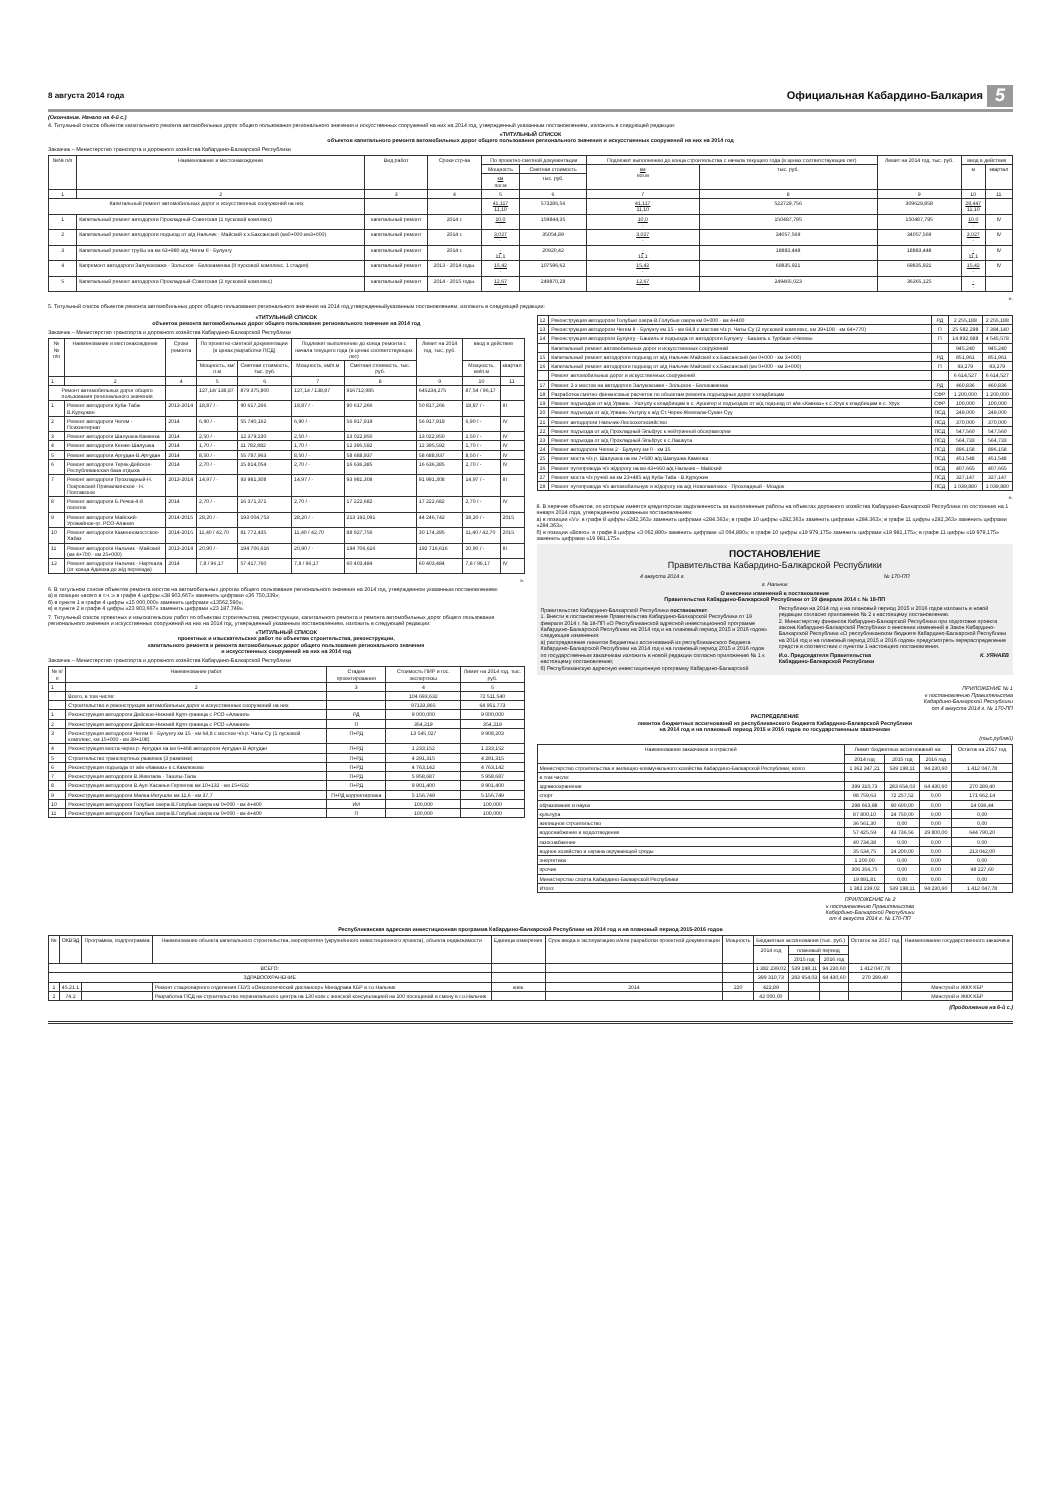8 августа 2014 года Официальная Кабардино-Балкария 5
(Окончание. Начало на 4-й с.)
4. Титульный список объектов капитального ремонта автомобильных дорог общего пользования регионального значения и искусственных сооружений на них на 2014 год, утвержденный указанным постановлением, изложить в следующей редакции:
«ТИТУЛЬНЫЙ СПИСОК
объектов капитального ремонта автомобильных дорог общего пользования регионального значения и искусственных сооружений на них на 2014 год
Заказчик – Министерство транспорта и дорожного хозяйства Кабардино-Балкарской Республики
| №№ п/п | Наименование и местонахождение | Вид работ | Сроки стр-ва | По проектно-сметной документации | | Подлежит выполнению до конца строительства с начала текущего года (в ценах соответствующих лет) | | Лимит на 2014 год, тыс. руб. | ввод в действие | |
| --- | --- | --- | --- | --- | --- | --- | --- | --- | --- | --- |
| | | | | Мощность | Сметная стоимость | км пог.м | тыс. руб. | | м | квартал |
| | | | | км пог.м | тыс. руб. | | | | | |
| 1 | 2 | 3 | 4 | 5 | 6 | 7 | 8 | 9 | 10 | 11 |
| Капитальный ремонт автомобильных дорог и искусственных сооружений на них | | | | 41,117 11,10 | 573286,56 | 41,117 11,10 | 522729,756 | 309629,858 | 28,447 11,10 | |
| 1 | Капитальный ремонт автодороги Прохладный-Советская (1 пусковой комплекс) | капитальный ремонт | 2014 г. | 10,0 - | 159844,35 | 10,0 - | 150487,795 | 150487,795 | 10,0 - | IV |
| 2 | Капитальный ремонт автодороги подъезд от а/д Нальчик - Майский к х.Баксанский (км0+000-км3+000) | капитальный ремонт | 2014 г. | 3,027 - | 35054,89 | 3,027 - | 34057,569 | 34057,569 | 3,027 - | IV |
| 3 | Капитальный ремонт трубы на км 63+980 а/д Чегем II - Булунгу | капитальный ремонт | 2014 г. | - 11,1 | 20920,42 | - 11,1 | 18883,448 | 18883,448 | - 11,1 | IV |
| 4 | Капремонт автодороги Залукокоаже - Зольское - Белокаменка (II пусковой комплекс, 1 стадия) | капитальный ремонт | 2013 - 2014 годы. | 15,42 - | 107596,62 | 15,42 - | 69835,921 | 69835,921 | 15,42 - | IV |
| 5 | Капитальный ремонт автодороги Прохладный-Советская (2 пусковой комплекс) | капитальный ремонт | 2014 - 2015 годы. | 12,67 - | 249870,28 | 12,67 - | 249465,023 | 36365,125 | - - | |
».
5. Титульный список объектов ремонта автомобильных дорог общего пользования регионального значения на 2014 год,утвержденныйуказанным постановлением, изложить в следующей редакции:
«ТИТУЛЬНЫЙ СПИСОК
объектов ремонта автомобильных дорог общего пользования регионального значения на 2014 год
Заказчик – Министерство транспорта и дорожного хозяйства Кабардино-Балкарской Республики
| № № п/п | Наименование и местонахождение | Сроки ремонта | По проектно-сметной документации (в ценах разработки ПСД) | | Подлежит выполнению до конца ремонта с начала текущего года (в ценах соответствующих лет) | | Лимит на 2014 год, тыс. руб. | ввод в действие | |
| --- | --- | --- | --- | --- | --- | --- | --- | --- | --- |
| | | | Мощность, км/п.м | Сметная стоимость, тыс. руб. | Мощность, км/п.м | Сметная стоимость, тыс. руб. | | Мощность, км/п.м | квартал |
| 1 | 2 | 4 | 5 | 6 | 7 | 8 | 9 | 10 | 11 |
| Ремонт автомобильных дорог общего пользования регионального значения | | | 127,14/ 138,87 | 879 375,800 | 127,14 / 138,87 | 916712,985 | 645234,275 | 87,54 / 96,17 | |
| 1 | Ремонт автодороги Куба-Таба-В.Куркужин | 2013-2014 | 18,87 / - | 90 617,266 | 18,87 / - | 90 617,266 | 50 817,266 | 18,87 / - | III |
| 2 | Ремонт автодороги Чегем - Психинтернат | 2014 | 6,90 / - | 55 740,162 | 6,90 / - | 56 917,919 | 56 917,919 | 6,90 / - | IV |
| 3 | Ремонт автодороги Шалушка-Каменка | 2014 | 2,50 / - | 12 379,230 | 2,50 / - | 13 022,950 | 13 022,950 | 2,50 / - | IV |
| 4 | Ремонт автодороги Кенже-Шалушка | 2014 | 1,70 / - | 11 782,882 | 1,70 / - | 12 395,592 | 12 395,592 | 1,70 / - | IV |
| 5 | Ремонт автодороги Аргудан-В.Аргудан | 2014 | 8,50 / - | 55 787,963 | 8,50 / - | 58 688,937 | 58 688,937 | 8,50 / - | IV |
| 6 | Ремонт автодороги Терек-Дейское-Республиканская база отдыха | 2014 | 2,70 / - | 15 814,054 | 2,70 / - | 16 636,385 | 16 636,385 | 2,70 / - | IV |
| 7 | Ремонт автодороги Прохладный-Н. Покровский-Прималкинское - Н. Полтавское | 2013-2014 | 14,97 / - | 93 981,308 | 14,97 / - | 93 981,308 | 91 991,308 | 14,97 / - | III |
| 8 | Ремонт автодороги Б.Речка-4-й поселок | 2014 | 2,70 / - | 16 371,371 | 2,70 / - | 17 222,682 | 17 222,682 | 2,70 / - | IV |
| 9 | Ремонт автодороги Майский-Урожайное-гр. РСО-Алания | 2014-2015 | 28,20 / - | 193 004,753 | 28,20 / - | 213 192,091 | 44 246,742 | 28,20 / - | 2015 |
| 10 | Ремонт автодороги Каменномостское-Хабаз | 2014-2015 | 11,40 / 42,70 | 81 772,435 | 11,40 / 42,70 | 88 927,756 | 30 174,395 | 11,40 / 42,70 | 2015 |
| 11 | Ремонт автодороги Нальчик - Майский (км 4+700 - км 25+000) | 2013-2014 | 20,90 / - | 194 706,616 | 20,90 / - | 194 706,616 | 192 716,616 | 20,90 / - | III |
| 12 | Ремонт автодороги Нальчик - Нарткала (от конца Адиюха до ж/д переезда) | 2014 | 7,8 / 96,17 | 57 417,760 | 7,8 / 96,17 | 60 403,484 | 60 403,484 | 7,8 / 96,17 | IV |
».
6. В титульном списке объектов ремонта мостов на автомобильных дорогах общего пользования регионального значения на 2014 год, утвержденном указанным постановлением:
а) в позиции «всего в т.ч.:» в графе 4 цифры «38 903,667» заменить цифрами «36 750,339»;
б) в пункте 1 в графе 4 цифры «15 000,000» заменить цифрами «13562,590»;
в) в пункте 2 в графе 4 цифры «23 903,667» заменить цифрами «23 187,749».
7. Титульный список проектных и изыскательских работ по объектам строительства, реконструкции, капитального ремонта и ремонта автомобильных дорог общего пользования регионального значения и искусственных сооружений на них на 2014 год, утвержденный указанным постановлением, изложить в следующей редакции:
«ТИТУЛЬНЫЙ СПИСОК
проектных и изыскательских работ по объектам строительства, реконструкции,
капитального ремонта и ремонта автомобильных дорог общего пользования регионального значения
и искусственных сооружений на них на 2014 год
Заказчик – Министерство транспорта и дорожного хозяйства Кабардино-Балкарской Республики
| № п/п | Наименование работ | Стадия проектирования | Стоимость ПИР и гос. экспертизы | Лимит на 2014 год, тыс. руб. |
| --- | --- | --- | --- | --- |
| 1 | 2 | 3 | 4 | 5 |
| | Всего, в том числе: | | 104 693,632 | 72 511,540 |
| | Строительство и реконструкция автомобильных дорог и искусственных сооружений на них | | 97133,865 | 64 951,773 |
| 1 | Реконструкция автодороги Дейское-Нижний Курп-граница с РСО «Алания» | РД | 9 000,000 | 9 000,000 |
| 2 | Реконструкция автодороги Дейское-Нижний Курп-граница с РСО «Алания» | П | 354,219 | 354,219 |
| 3 | Реконструкция автодороги Чегем II - Булунгу км 15 - км 64,8 с мостом ч/з р. Чаты-Су (1 пусковой комплекс, км 15+000 - км 39+108) | П+РД | 13 545,027 | 9 908,203 |
| 4 | Реконструкция моста через р. Аргудан на км 6+468 автодороги Аргудан-В.Аргудан | П+РД | 1 233,152 | 1 233,152 |
| 5 | Строительство транспортных развязок (3 развязки) | П+РД | 4 291,315 | 4 291,315 |
| 6 | Реконструкция подъезда от а/м «Кавказ» к с.Камлюково | П+РД | 4 763,142 | 4 763,142 |
| 7 | Реконструкция автодороги В.Жемтала - Ташлы-Тала | П+РД | 5 958,687 | 5 958,687 |
| 8 | Реконструкция автодороги В.Аул-Хасанья-Герпегеж км 10+132 - км 15+632 | П+РД | 9 901,400 | 9 901,400 |
| 9 | Реконструкция автодороги Малка-Ингушли км 11,6 - км 37,7 | П+РД корректировка | 5 156,749 | 5 156,749 |
| 10 | Реконструкция автодороги Голубые озера-В.Голубые озера км 0+000 - км 4+400 | ИИ | 100,000 | 100,000 |
| 11 | Реконструкция автодороги Голубые озера-В.Голубые озера км 0+000 - км 4+400 | П | 100,000 | 100,000 |
| 12 | Реконструкция автодороги Голубые озера-В.Голубые озера км 0+000 - км 4+400 | РД | 2 255,188 | 2 255,188 |
| 13 | Реконструкция автодороги Чегем II - Булунгу км 15 - км 64,8 с мостом ч/з р. Чаты-Су (2 пусковой комплекс, км 39+108 - км 64+770) | П | 25 582,298 | 7 384,140 |
| 14 | Реконструкция автодороги Булунгу - Башиль и подъезда от автодороги Булунгу - Башиль к Турбазе «Чегем» | П | 14 892,688 | 4 545,578 |
| | Капитальный ремонт автомобильных дорог и искусственных сооружений | | 945,240 | 945,240 |
| 15 | Капитальный ремонт автодороги подъезд от а/д Нальчик-Майский к х.Баксанский (км 0+000 - км 3+000) | РД | 851,961 | 851,961 |
| 16 | Капитальный ремонт автодороги подъезд от а/д Нальчик-Майский к х.Баксанский (км 0+000 - км 3+000) | П | 93,279 | 93,279 |
| | Ремонт автомобильных дорог и искусственных сооружений | | 6 614,527 | 6 614,527 |
| 17 | Ремонт 2-х мостов на автодороге Залукокоаже - Зольское - Белокаменка | РД | 460,836 | 460,836 |
| 18 | Разработка сметно-финансовых расчетов по объектам ремонта подъездных дорог к кладбищам | СФР | 1 200,000 | 1 200,000 |
| 19 | Ремонт подъездов от а/д Урвань - Уштулу к кладбищам в с. Аушигер и подъездов от а/д подъезд от а/м «Кавказ» к с.Урух к кладбищам в с. Урух | СФР | 100,000 | 100,000 |
| 20 | Ремонт подъезда от а/д Урвань-Уштулу к а/д Ст.Черек-Жемтала-Сукан-Суу | ПСД | 249,000 | 249,000 |
| 21 | Ремонт автодороги Нальчик-Лесоохотхозяйство | ПСД | 370,000 | 370,000 |
| 22 | Ремонт подъезда от а/д Прохладный-Эльбрус к нейтринной обсерватории | ПСД | 547,560 | 547,560 |
| 23 | Ремонт подъезда от а/д Прохладный-Эльбрус к с.Лашкута | ПСД | 564,733 | 564,733 |
| 24 | Ремонт автодороги Чегем 2 - Булунгу км 0 - км 15 | ПСД | 896,158 | 896,158 |
| 25 | Ремонт моста ч/з р. Шалушка на км 7+580 а/д Шалушка-Каменка | ПСД | 451,548 | 451,548 |
| 26 | Ремонт путепровода ч/з ж/дорогу на км 43+660 а/д Нальчик – Майский | ПСД | 407,665 | 407,665 |
| 27 | Ремонт моста ч/з ручей на км 23+485 а/д Куба-Таба - В.Куркужин | ПСД | 327,147 | 327,147 |
| 28 | Ремонт путепровода ч/з автомобильную и ж/дорогу на а/д Новопавловск - Прохладный - Моздок | ПСД | 1 039,880 | 1 039,880 |
».
8. В перечне объектов, по которым имеется кредиторская задолженность за выполненные работы на объектах дорожного хозяйства Кабардино-Балкарской Республики по состоянию на 1 января 2014 года, утвержденном указанным постановлением:
а) в позиции «V»: в графе 8 цифры «282,363» заменить цифрами «284.363»; в графе 10 цифры «282,363» заменить цифрами «284.363»; в графе 11 цифры «282,363» заменить цифрами «284.363»;
б) в позиции «Всего»: в графе 8 цифры «3 062,890» заменить цифрами «3 064,890»; в графе 10 цифры «19 979,175» заменить цифрами «19 981,175»; в графе 11 цифры «19 979,175» заменить цифрами «19 981,175».
ПОСТАНОВЛЕНИЕ
Правительства Кабардино-Балкарской Республики
4 августа 2014 г. № 170-ПП
г. Нальчик
О внесении изменений в постановление
Правительства Кабардино-Балкарской Республики от 19 февраля 2014 г. № 18-ПП
Правительство Кабардино-Балкарской Республики постановляет:
1. Внести в постановление Правительства Кабардино-Балкарской Республики от 19 февраля 2014 г. № 18-ПП «О Республиканской адресной инвестиционной программе Кабардино-Балкарской Республики на 2014 год и на плановый период 2015 и 2016 годов» следующие изменения:
а) распределение лимитов бюджетных ассигнований из республиканского бюджета Кабардино-Балкарской Республики на 2014 год и на плановый период 2015 и 2016 годов по государственным заказчикам изложить в новой редакции согласно приложению № 1 к настоящему постановлению;
б) Республиканскую адресную инвестиционную программу Кабардино-Балкарской Республики на 2014 год и на плановый период 2015 и 2016 годов изложить в новой редакции согласно приложению № 2 к настоящему постановлению.
2. Министерству финансов Кабардино-Балкарской Республики при подготовке проекта закона Кабардино-Балкарской Республики о внесении изменений в Закон Кабардино-Балкарской Республики «О республиканском бюджете Кабардино-Балкарской Республики на 2014 год и на плановый период 2015 и 2016 годов» предусмотреть перераспределение средств в соответствии с пунктом 1 настоящего постановления.
И.о. Председателя Правительства
Кабардино-Балкарской Республики К. УЯНАЕВ
ПРИЛОЖЕНИЕ № 1
к постановлению Правительства
Кабардино-Балкарской Республики
от 4 августа 2014 г. № 170-ПП
РАСПРЕДЕЛЕНИЕ
лимитов бюджетных ассигнований из республиканского бюджета Кабардино-Балкарской Республики
на 2014 год и на плановый период 2015 и 2016 годов по государственным заказчикам
(тыс.рублей)
| Наименование заказчиков и отраслей | Лимит бюджетных ассигнований на: | | | Остаток на 2017 год |
| --- | --- | --- | --- | --- |
| | 2014 год | 2015 год | 2016 год | |
| Министерство строительства и жилищно-коммунального хозяйства Кабардино-Балкарской Республики, всего | 1 362 347,21 | 539 198,11 | 94 230,60 | 1 412 047,78 |
| в том числе: | | | | |
| здравоохранение | 399 310,73 | 283 654,03 | 64 430,60 | 270 289,40 |
| спорт | 98 759,63 | 72 257,52 | 0,00 | 171 662,14 |
| образование и наука | 298 663,98 | 90 600,00 | 0,00 | 14 036,44 |
| культура | 87 800,10 | 24 750,00 | 0,00 | 0,00 |
| жилищное строительство | 36 561,30 | 0,00 | 0,00 | 0,00 |
| водоснабжение и водоотведение | 57 425,59 | 43 736,56 | 29 800,00 | 644 790,20 |
| газоснабжение | 40 734,38 | 0,00 | 0,00 | 0,00 |
| водное хозяйство и охрана окружающей среды | 35 534,75 | 24 200,00 | 0,00 | 213 042,00 |
| энергетика | 1 200,00 | 0,00 | 0,00 | 0,00 |
| прочие | 306 356,75 | 0,00 | 0,00 | 98 227,60 |
| Министерство спорта Кабардино-Балкарской Республики | 19 891,81 | 0,00 | 0,00 | 0,00 |
| Итого: | 1 382 239,02 | 539 198,11 | 94 230,60 | 1 412 047,78 |
ПРИЛОЖЕНИЕ № 2
к постановлению Правительства
Кабардино-Балкарской Республики
от 4 августа 2014 г. № 170-ПП
Республиканская адресная инвестиционная программа Кабардино-Балкарской Республики на 2014 год и на плановый период 2015-2016 годов
| № | ОКВЭД | Программа, подпрограмма | Наименование объекта капитального строительства, мероприятия (укрупнённого инвестиционного проекта), объекта недвижимости | Единица измерения | Срок ввода в эксплуатацию и/или разработки проектной документации | Мощность | Бюджетные ассигнования (тыс. руб.) | | | Остаток на 2017 год | Наименование государственного заказчика |
| --- | --- | --- | --- | --- | --- | --- | --- | --- | --- | --- | --- |
| | | | | | | | 2014 год | плановый период | | | |
| | | | | | | | | 2015 год | 2016 год | | |
| ВСЕГО: | | | | | | | 1 382 239,02 | 539 198,11 | 94 230,60 | 1 412 047,78 | |
| ЗДРАВООХРАНЕНИЕ | | | | | | | 399 310,73 | 283 654,03 | 64 430,60 | 270 289,40 | |
| 1 | 45.21.1 | | Ремонт стационарного отделения ГБУЗ «Онкологический диспансер» Минздрава КБР в г.о.Нальчик | коек | 2014 | 220 | 422,89 | | | | Минстрой и ЖКХ КБР |
| 2 | 74.2 | | Разработка ПСД на строительство перинатального центра на 130 коек с женской консультацией на 100 посещений в смену в г.о.Нальчик | | | | 42 000,00 | | | | Минстрой и ЖКХ КБР |
(Продолжение на 6-й с.)